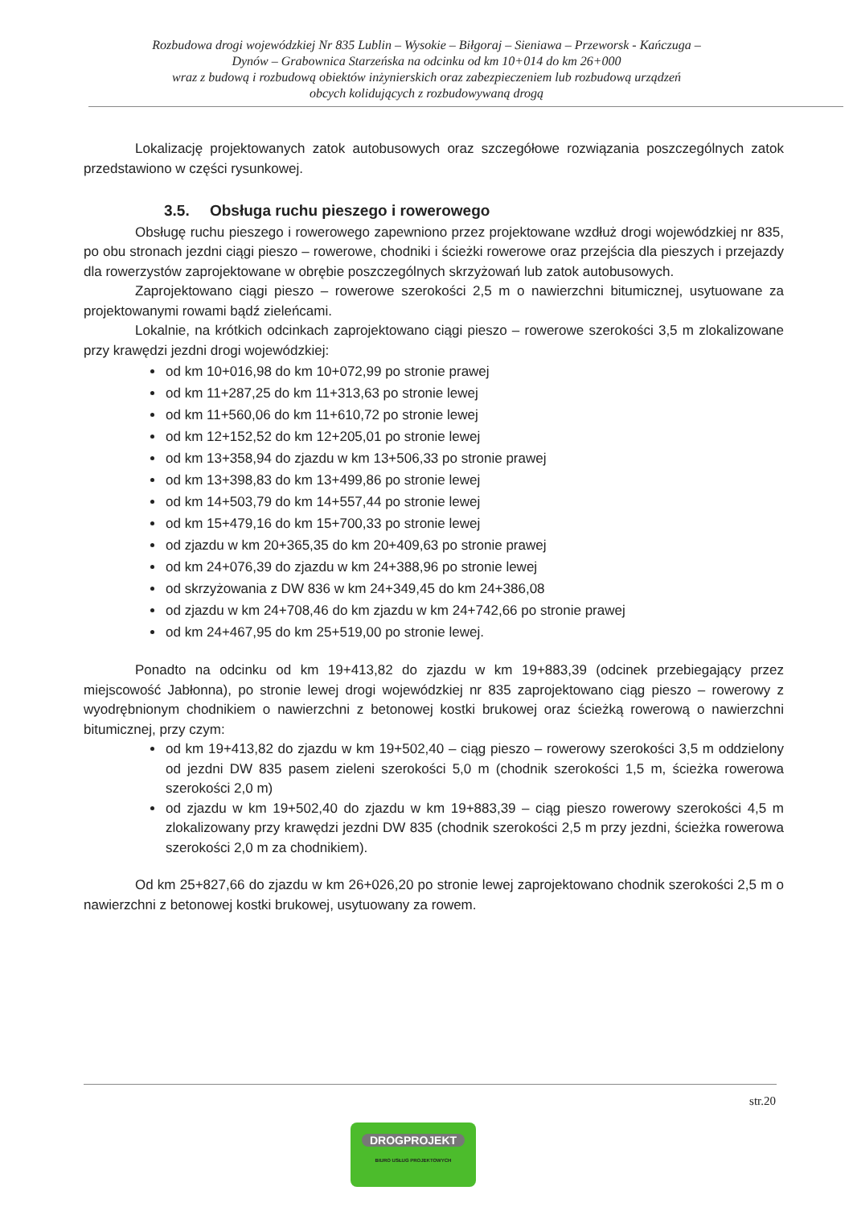Rozbudowa drogi wojewódzkiej Nr 835 Lublin – Wysokie – Biłgoraj – Sieniawa – Przeworsk - Kańczuga –
Dynów – Grabownica Starzeńska na odcinku od km 10+014 do km 26+000
wraz z budową i rozbudową obiektów inżynierskich oraz zabezpieczeniem lub rozbudową urządzeń
obcych kolidujących z rozbudowywaną drogą
Lokalizację projektowanych zatok autobusowych oraz szczegółowe rozwiązania poszczególnych zatok przedstawiono w części rysunkowej.
3.5. Obsługa ruchu pieszego i rowerowego
Obsługę ruchu pieszego i rowerowego zapewniono przez projektowane wzdłuż drogi wojewódzkiej nr 835, po obu stronach jezdni ciągi pieszo – rowerowe, chodniki i ścieżki rowerowe oraz przejścia dla pieszych i przejazdy dla rowerzystów zaprojektowane w obrębie poszczególnych skrzyżowań lub zatok autobusowych.
Zaprojektowano ciągi pieszo – rowerowe szerokości 2,5 m o nawierzchni bitumicznej, usytuowane za projektowanymi rowami bądź zieleńcami.
Lokalnie, na krótkich odcinkach zaprojektowano ciągi pieszo – rowerowe szerokości 3,5 m zlokalizowane przy krawędzi jezdni drogi wojewódzkiej:
od km 10+016,98 do km 10+072,99 po stronie prawej
od km 11+287,25 do km 11+313,63 po stronie lewej
od km 11+560,06 do km 11+610,72 po stronie lewej
od km 12+152,52 do km 12+205,01 po stronie lewej
od km 13+358,94 do zjazdu w km 13+506,33 po stronie prawej
od km 13+398,83 do km 13+499,86 po stronie lewej
od km 14+503,79 do km 14+557,44 po stronie lewej
od km 15+479,16 do km 15+700,33 po stronie lewej
od zjazdu w km 20+365,35 do km 20+409,63 po stronie prawej
od km 24+076,39 do zjazdu w km 24+388,96 po stronie lewej
od skrzyżowania z DW 836 w km 24+349,45 do km 24+386,08
od zjazdu w km 24+708,46 do km zjazdu w km 24+742,66 po stronie prawej
od km 24+467,95 do km 25+519,00 po stronie lewej.
Ponadto na odcinku od km 19+413,82 do zjazdu w km 19+883,39 (odcinek przebiegający przez miejscowość Jabłonna), po stronie lewej drogi wojewódzkiej nr 835 zaprojektowano ciąg pieszo – rowerowy z wyodrębnionym chodnikiem o nawierzchni z betonowej kostki brukowej oraz ścieżką rowerową o nawierzchni bitumicznej, przy czym:
od km 19+413,82 do zjazdu w km 19+502,40 – ciąg pieszo – rowerowy szerokości 3,5 m oddzielony od jezdni DW 835 pasem zieleni szerokości 5,0 m (chodnik szerokości 1,5 m, ścieżka rowerowa szerokości 2,0 m)
od zjazdu w km 19+502,40 do zjazdu w km 19+883,39 – ciąg pieszo rowerowy szerokości 4,5 m zlokalizowany przy krawędzi jezdni DW 835 (chodnik szerokości 2,5 m przy jezdni, ścieżka rowerowa szerokości 2,0 m za chodnikiem).
Od km 25+827,66 do zjazdu w km 26+026,20 po stronie lewej zaprojektowano chodnik szerokości 2,5 m o nawierzchni z betonowej kostki brukowej, usytuowany za rowem.
str.20
DROGPROJEKT
BIURO USŁUG PROJEKTOWYCH